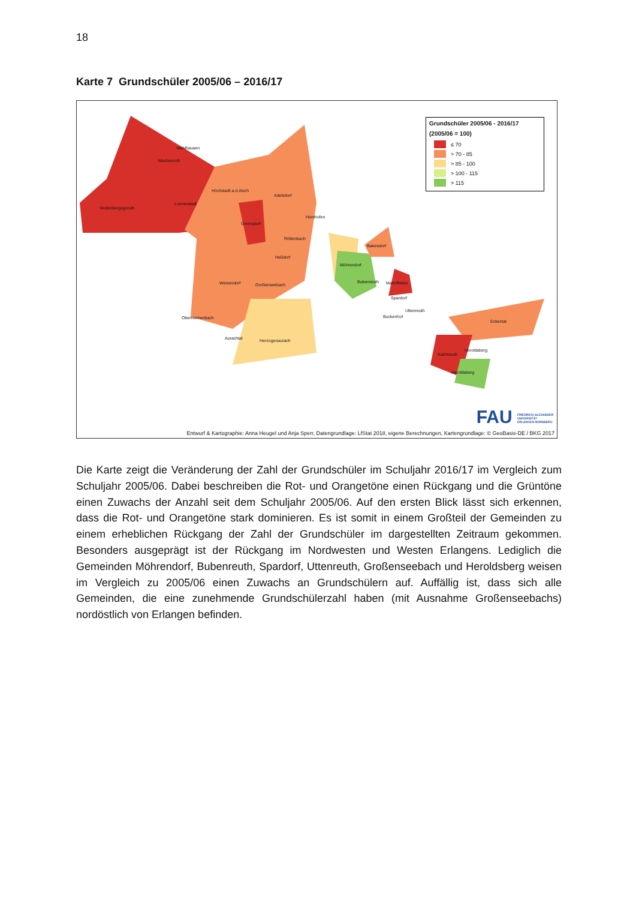18
Karte 7 Grundschüler 2005/06 – 2016/17
Mühlhausen
Wachenroth
Höchstadt a.d.Aisch
Adelsdorf
Vestenbergsgreuth
Lonnerstadt
Hemhofen
Gremsdorf
Röttenbach
Baiersdorf
Heßdorf
Möhrendorf
Weisendorf Großenseebach
Bubenreuth Marloffstein
Spardorf
Uttenreuth
Buckenhof
Oberreichenbach
Eckental
Aurachtal Herzogenaurach
Heroldsberg
Kalchreuth
Heroldsberg
Grundschüler 2005/06 - 2016/17
(2005/06 = 100)
≤ 70
> 70 - 85
> 85 - 100
> 100 - 115
> 115
FAU FRIEDRICH-ALEXANDER
UNIVERSITÄT
ERLANGEN-NÜRNBERG
Entwurf & Kartographie: Anna Heugel und Anja Sperr, Datengrundlage: LfStat 2018, eigene Berechnungen, Kartengrundlage: © GeoBasis-DE / BKG 2017
Die Karte zeigt die Veränderung der Zahl der Grundschüler im Schuljahr 2016/17 im Vergleich zum Schuljahr 2005/06. Dabei beschreiben die Rot- und Orangetöne einen Rückgang und die Grüntöne einen Zuwachs der Anzahl seit dem Schuljahr 2005/06. Auf den ersten Blick lässt sich erkennen, dass die Rot- und Orangetöne stark dominieren. Es ist somit in einem Großteil der Gemeinden zu einem erheblichen Rückgang der Zahl der Grundschüler im dargestellten Zeitraum gekommen. Besonders ausgeprägt ist der Rückgang im Nordwesten und Westen Erlangens. Lediglich die Gemeinden Möhrendorf, Bubenreuth, Spardorf, Uttenreuth, Großenseebach und Heroldsberg weisen im Vergleich zu 2005/06 einen Zuwachs an Grundschülern auf. Auffällig ist, dass sich alle Gemeinden, die eine zunehmende Grundschülerzahl haben (mit Ausnahme Großenseebachs) nordöstlich von Erlangen befinden.